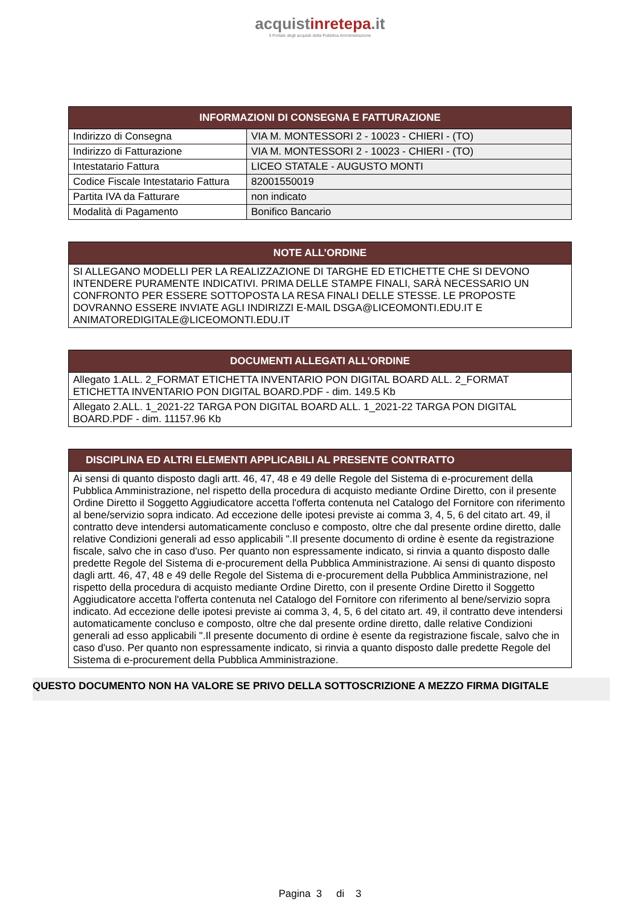acquistinretepa.it
Il Portale degli acquisti della Pubblica Amministrazione
| INFORMAZIONI DI CONSEGNA E FATTURAZIONE | |
| --- | --- |
| Indirizzo di Consegna | VIA M. MONTESSORI 2 - 10023 - CHIERI - (TO) |
| Indirizzo di Fatturazione | VIA M. MONTESSORI 2 - 10023 - CHIERI - (TO) |
| Intestatario Fattura | LICEO STATALE - AUGUSTO MONTI |
| Codice Fiscale Intestatario Fattura | 82001550019 |
| Partita IVA da Fatturare | non indicato |
| Modalità di Pagamento | Bonifico Bancario |
| NOTE ALL’ORDINE |
| --- |
| SI ALLEGANO MODELLI PER LA REALIZZAZIONE DI TARGHE ED ETICHETTE CHE SI DEVONO INTENDERE PURAMENTE INDICATIVI. PRIMA DELLE STAMPE FINALI, SARÀ NECESSARIO UN CONFRONTO PER ESSERE SOTTOPOSTA LA RESA FINALI DELLE STESSE. LE PROPOSTE DOVRANNO ESSERE INVIATE AGLI INDIRIZZI E-MAIL DSGA@LICEOMONTI.EDU.IT E ANIMATOREDIGITALE@LICEOMONTI.EDU.IT |
| DOCUMENTI ALLEGATI ALL’ORDINE |
| --- |
| Allegato 1.ALL. 2_FORMAT ETICHETTA INVENTARIO PON DIGITAL BOARD ALL. 2_FORMAT ETICHETTA INVENTARIO PON DIGITAL BOARD.PDF - dim. 149.5 Kb |
| Allegato 2.ALL. 1_2021-22 TARGA PON DIGITAL BOARD ALL. 1_2021-22 TARGA PON DIGITAL BOARD.PDF - dim. 11157.96 Kb |
| DISCIPLINA ED ALTRI ELEMENTI APPLICABILI AL PRESENTE CONTRATTO |
| --- |
| Ai sensi di quanto disposto dagli artt. 46, 47, 48 e 49 delle Regole del Sistema di e-procurement della Pubblica Amministrazione, nel rispetto della procedura di acquisto mediante Ordine Diretto, con il presente Ordine Diretto il Soggetto Aggiudicatore accetta l'offerta contenuta nel Catalogo del Fornitore con riferimento al bene/servizio sopra indicato. Ad eccezione delle ipotesi previste ai comma 3, 4, 5, 6 del citato art. 49, il contratto deve intendersi automaticamente concluso e composto, oltre che dal presente ordine diretto, dalle relative Condizioni generali ad esso applicabili ".Il presente documento di ordine è esente da registrazione fiscale, salvo che in caso d'uso. Per quanto non espressamente indicato, si rinvia a quanto disposto dalle predette Regole del Sistema di e-procurement della Pubblica Amministrazione. Ai sensi di quanto disposto dagli artt. 46, 47, 48 e 49 delle Regole del Sistema di e-procurement della Pubblica Amministrazione, nel rispetto della procedura di acquisto mediante Ordine Diretto, con il presente Ordine Diretto il Soggetto Aggiudicatore accetta l'offerta contenuta nel Catalogo del Fornitore con riferimento al bene/servizio sopra indicato. Ad eccezione delle ipotesi previste ai comma 3, 4, 5, 6 del citato art. 49, il contratto deve intendersi automaticamente concluso e composto, oltre che dal presente ordine diretto, dalle relative Condizioni generali ad esso applicabili ".Il presente documento di ordine è esente da registrazione fiscale, salvo che in caso d'uso. Per quanto non espressamente indicato, si rinvia a quanto disposto dalle predette Regole del Sistema di e-procurement della Pubblica Amministrazione. |
QUESTO DOCUMENTO NON HA VALORE SE PRIVO DELLA SOTTOSCRIZIONE A MEZZO FIRMA DIGITALE
Pagina 3 di 3